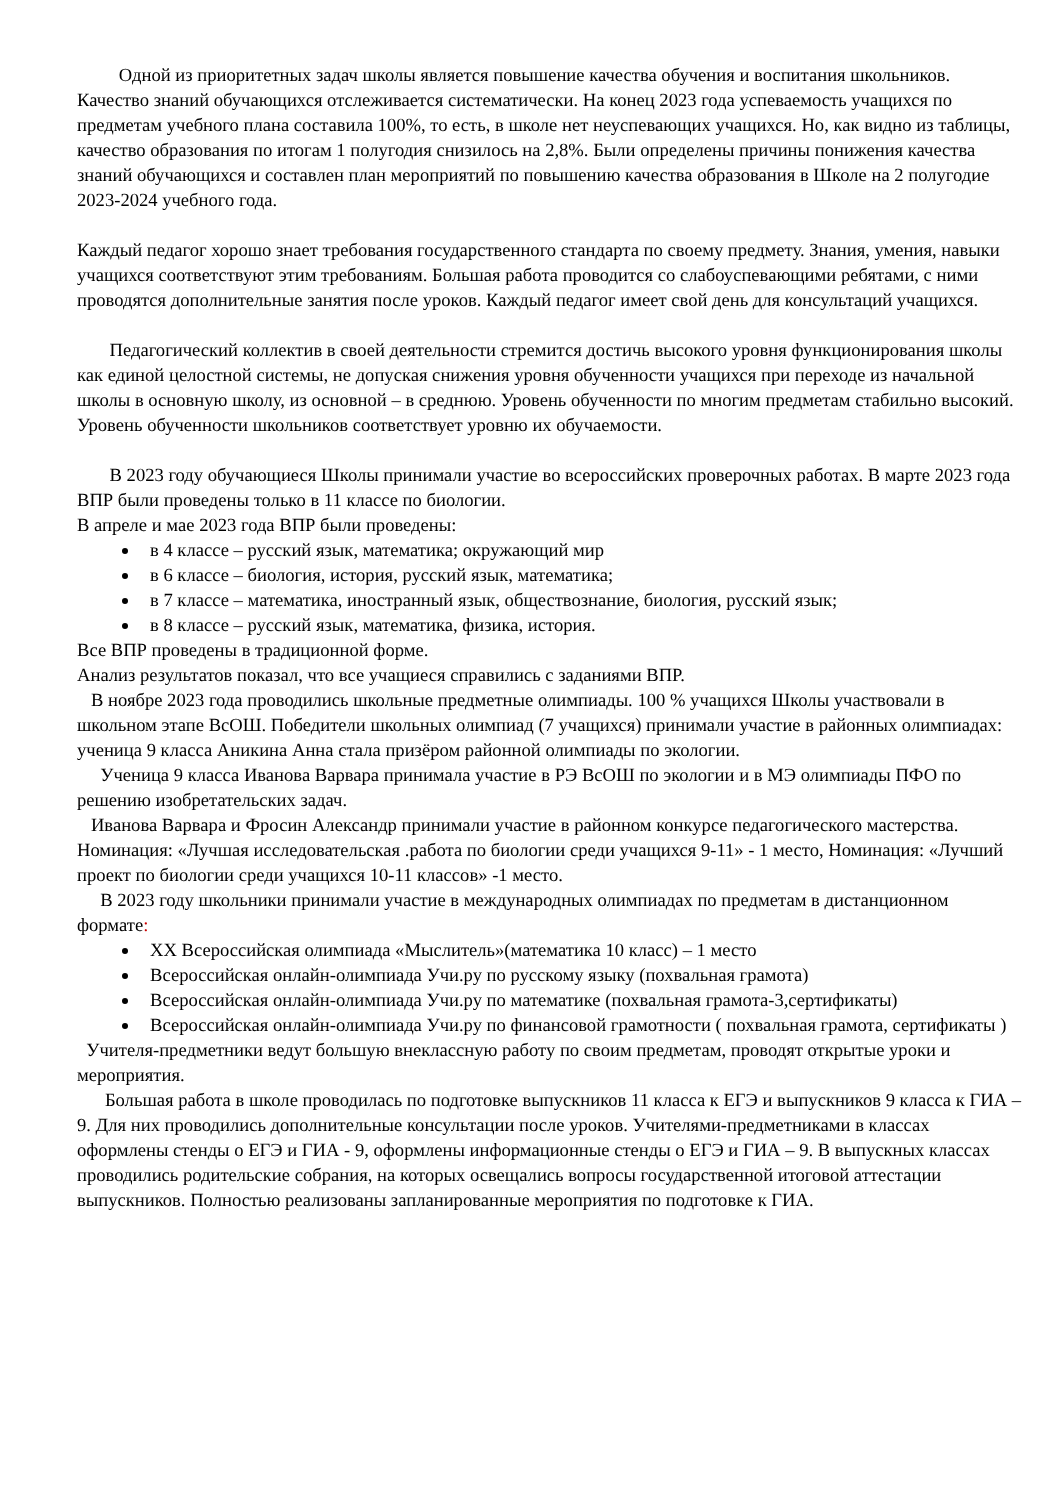Одной из приоритетных задач школы является повышение качества обучения и воспитания школьников. Качество знаний обучающихся отслеживается систематически. На конец 2023 года успеваемость учащихся по предметам учебного плана составила 100%, то есть, в школе нет неуспевающих учащихся. Но, как видно из таблицы, качество образования по итогам 1 полугодия снизилось на 2,8%. Были определены причины понижения качества знаний обучающихся и составлен план мероприятий по повышению качества образования в Школе на 2 полугодие 2023-2024 учебного года.
Каждый педагог хорошо знает требования государственного стандарта по своему предмету. Знания, умения, навыки учащихся соответствуют этим требованиям. Большая работа проводится со слабоуспевающими ребятами, с ними проводятся дополнительные занятия после уроков. Каждый педагог имеет свой день для консультаций учащихся.
Педагогический коллектив в своей деятельности стремится достичь высокого уровня функционирования школы как единой целостной системы, не допуская снижения уровня обученности учащихся при переходе из начальной школы в основную школу, из основной – в среднюю. Уровень обученности по многим предметам стабильно высокий. Уровень обученности школьников соответствует уровню их обучаемости.
В 2023 году обучающиеся Школы принимали участие во всероссийских проверочных работах. В марте 2023 года ВПР были проведены только в 11 классе по биологии.
В апреле и мае 2023 года ВПР были проведены:
в 4 классе – русский язык, математика; окружающий мир
в 6 классе – биология, история, русский язык, математика;
в 7 классе – математика, иностранный язык, обществознание, биология, русский язык;
в 8 классе – русский язык, математика, физика, история.
Все ВПР проведены в традиционной форме.
Анализ результатов показал, что все учащиеся справились с заданиями ВПР.
В ноябре 2023 года проводились школьные предметные олимпиады. 100 % учащихся Школы участвовали в школьном этапе ВсОШ. Победители школьных олимпиад (7 учащихся) принимали участие в районных олимпиадах: ученица 9 класса Аникина Анна стала призёром районной олимпиады по экологии.
Ученица 9 класса Иванова Варвара принимала участие в РЭ ВсОШ по экологии и в МЭ олимпиады ПФО по решению изобретательских задач.
Иванова Варвара и Фросин Александр принимали участие в районном конкурсе педагогического мастерства. Номинация: «Лучшая исследовательская .работа по биологии среди учащихся 9-11» - 1 место, Номинация: «Лучший проект по биологии среди учащихся 10-11 классов» -1 место.
В 2023 году школьники принимали участие в международных олимпиадах по предметам в дистанционном формате:
XX Всероссийская олимпиада «Мыслитель»(математика 10 класс) – 1 место
Всероссийская онлайн-олимпиада Учи.ру по русскому языку (похвальная грамота)
Всероссийская онлайн-олимпиада Учи.ру по математике (похвальная грамота-3,сертификаты)
Всероссийская онлайн-олимпиада Учи.ру по финансовой грамотности ( похвальная грамота, сертификаты )
Учителя-предметники ведут большую внеклассную работу по своим предметам, проводят открытые уроки и мероприятия.
Большая работа в школе проводилась по подготовке выпускников 11 класса к ЕГЭ и выпускников 9 класса к ГИА – 9. Для них проводились дополнительные консультации после уроков. Учителями-предметниками в классах оформлены стенды о ЕГЭ и ГИА - 9, оформлены информационные стенды о ЕГЭ и ГИА – 9. В выпускных классах проводились родительские собрания, на которых освещались вопросы государственной итоговой аттестации выпускников. Полностью реализованы запланированные мероприятия по подготовке к ГИА.